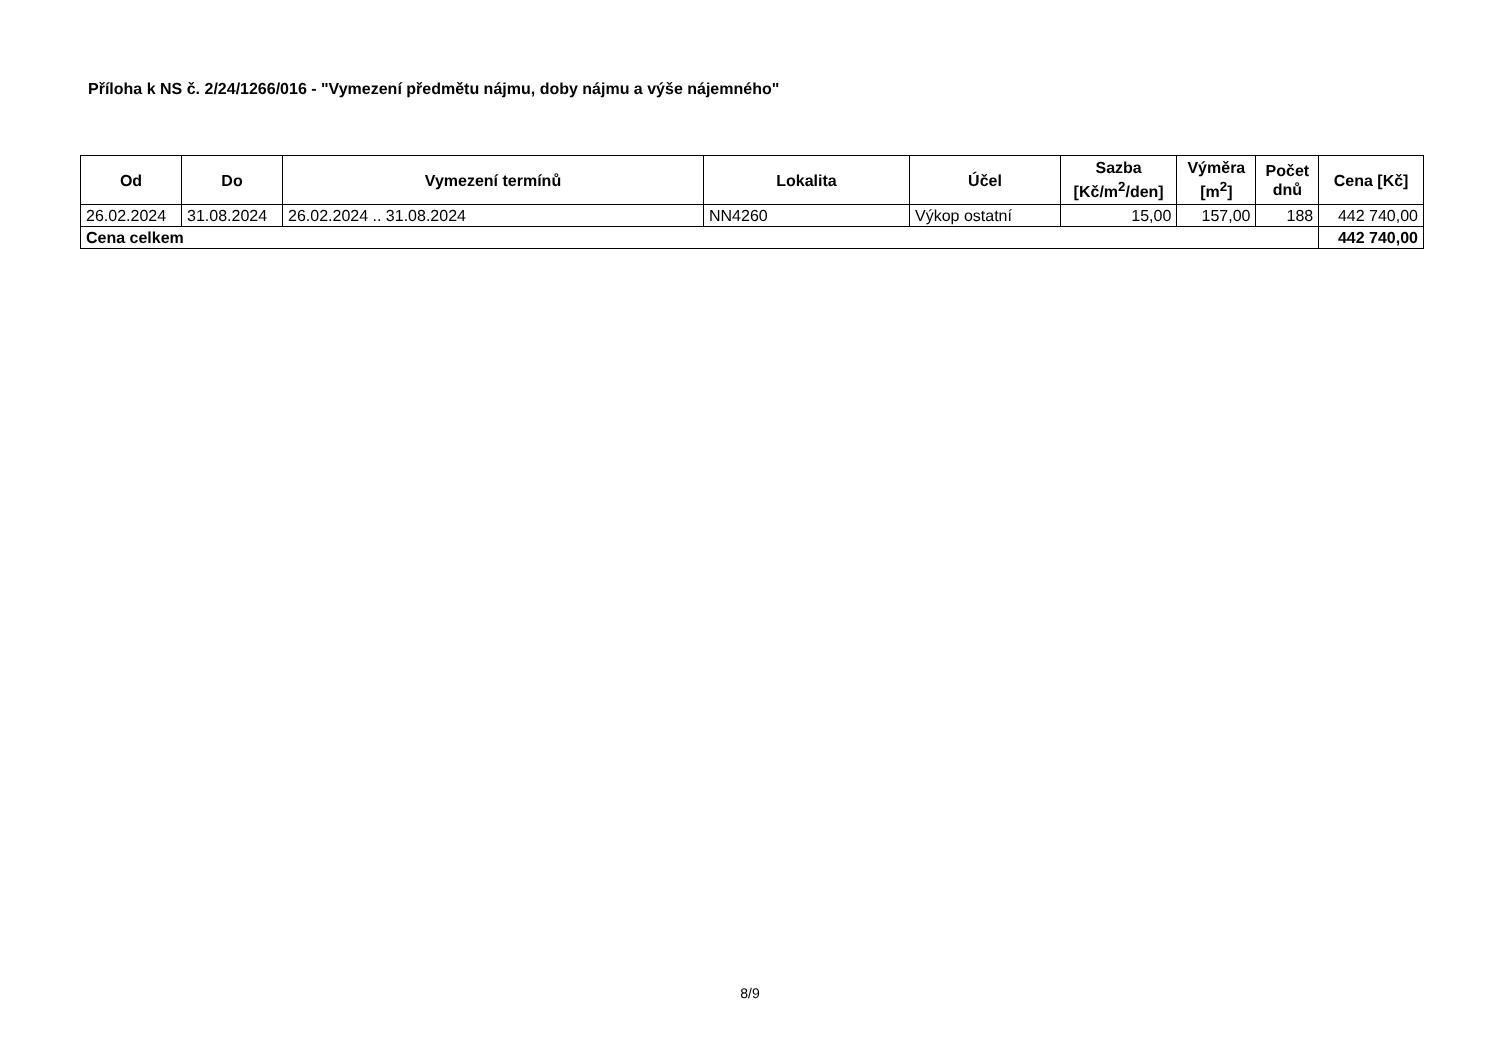Příloha k NS č. 2/24/1266/016 - "Vymezení předmětu nájmu, doby nájmu a výše nájemného"
| Od | Do | Vymezení termínů | Lokalita | Účel | Sazba [Kč/m<sup>2</sup>/den] | Výměra [m<sup>2</sup>] | Počet dnů | Cena [Kč] |
| --- | --- | --- | --- | --- | --- | --- | --- | --- |
| 26.02.2024 | 31.08.2024 | 26.02.2024 .. 31.08.2024 | NN4260 | Výkop ostatní | 15,00 | 157,00 | 188 | 442 740,00 |
| Cena celkem | | | | | | | | 442 740,00 |
8/9